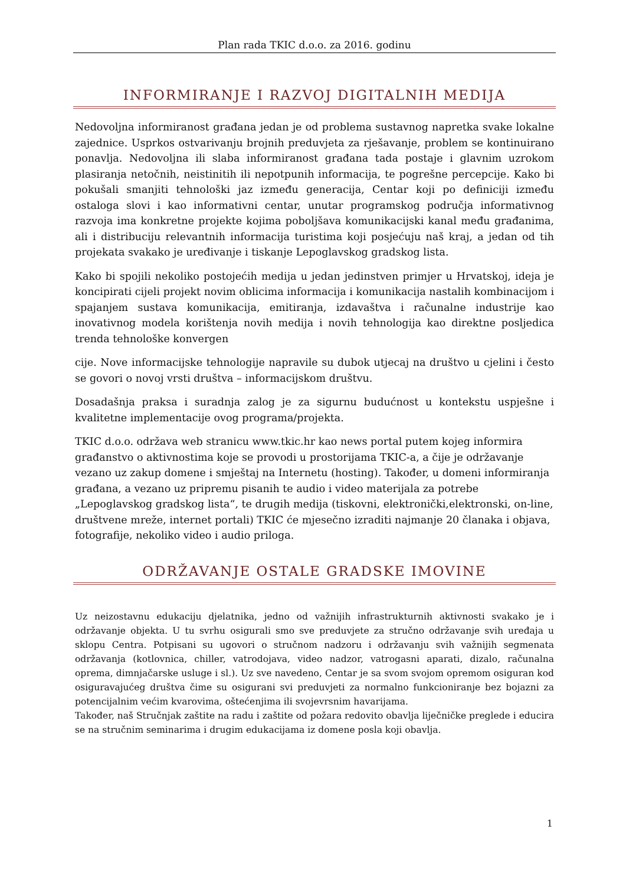Plan rada TKIC d.o.o. za 2016. godinu
INFORMIRANJE I RAZVOJ DIGITALNIH MEDIJA
Nedovoljna informiranost građana jedan je od problema sustavnog napretka svake lokalne zajednice. Usprkos ostvarivanju brojnih preduvjeta za rješavanje, problem se kontinuirano ponavlja. Nedovoljna ili slaba informiranost građana tada postaje i glavnim uzrokom plasiranja netočnih, neistinitih ili nepotpunih informacija, te pogrešne percepcije. Kako bi pokušali smanjiti tehnološki jaz između generacija, Centar koji po definiciji između ostaloga slovi i kao informativni centar, unutar programskog područja informativnog razvoja ima konkretne projekte kojima poboljšava komunikacijski kanal među građanima, ali i distribuciju relevantnih informacija turistima koji posjećuju naš kraj, a jedan od tih projekata svakako je uređivanje i tiskanje Lepoglavskog gradskog lista.
Kako bi spojili nekoliko postojećih medija u jedan jedinstven primjer u Hrvatskoj, ideja je koncipirati cijeli projekt novim oblicima informacija i komunikacija nastalih kombinacijom i spajanjem sustava komunikacija, emitiranja, izdavaštva i računalne industrije kao inovativnog modela korištenja novih medija i novih tehnologija kao direktne posljedica trenda tehnološke konvergen
cije. Nove informacijske tehnologije napravile su dubok utjecaj na društvo u cjelini i često se govori o novoj vrsti društva – informacijskom društvu.
Dosadašnja praksa i suradnja zalog je za sigurnu budućnost u kontekstu uspješne i kvalitetne implementacije ovog programa/projekta.
TKIC d.o.o. održava web stranicu www.tkic.hr kao news portal putem kojeg informira građanstvo o aktivnostima koje se provodi u prostorijama TKIC-a, a čije je održavanje vezano uz zakup domene i smještaj na Internetu (hosting). Također, u domeni informiranja građana, a vezano uz pripremu pisanih te audio i video materijala za potrebe „Lepoglavskog gradskog lista“, te drugih medija (tiskovni, elektronički,elektronski, on-line, društvene mreže, internet portali) TKIC će mjesečno izraditi najmanje 20 članaka i objava, fotografije, nekoliko video i audio priloga.
ODRŽAVANJE OSTALE GRADSKE IMOVINE
Uz neizostavnu edukaciju djelatnika, jedno od važnijih infrastrukturnih aktivnosti svakako je i održavanje objekta. U tu svrhu osigurali smo sve preduvjete za stručno održavanje svih uređaja u sklopu Centra. Potpisani su ugovori o stručnom nadzoru i održavanju svih važnijih segmenata održavanja (kotlovnica, chiller, vatrodojava, video nadzor, vatrogasni aparati, dizalo, računalna oprema, dimnjačarske usluge i sl.). Uz sve navedeno, Centar je sa svom svojom opremom osiguran kod osiguravajućeg društva čime su osigurani svi preduvjeti za normalno funkcioniranje bez bojazni za potencijalnim većim kvarovima, oštećenjima ili svojevrsnim havarijama.
Također, naš Stručnjak zaštite na radu i zaštite od požara redovito obavlja liječničke preglede i educira se na stručnim seminarima i drugim edukacijama iz domene posla koji obavlja.
1